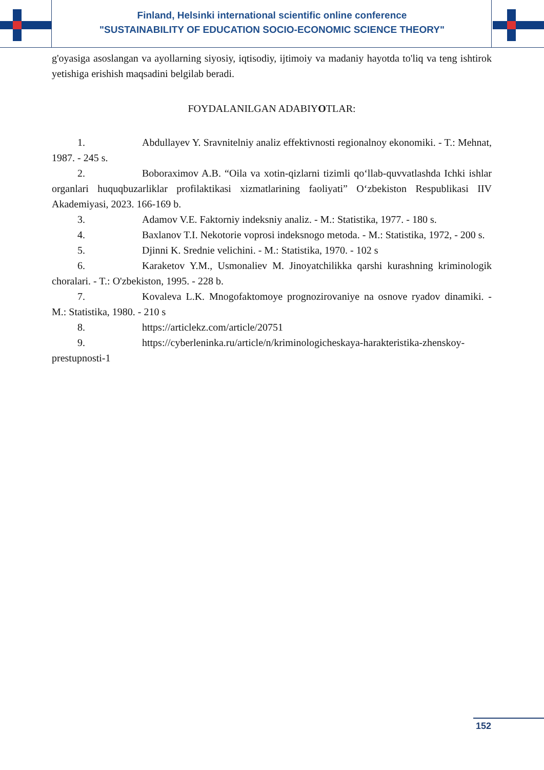Finland, Helsinki international scientific online conference
"SUSTAINABILITY OF EDUCATION SOCIO-ECONOMIC SCIENCE THEORY"
g'oyasiga asoslangan va ayollarning siyosiy, iqtisodiy, ijtimoiy va madaniy hayotda to'liq va teng ishtirok yetishiga erishish maqsadini belgilab beradi.
FOYDALANILGAN ADABIYOTLAR:
1. Abdullayev Y. Sravnitelniy analiz effektivnosti regionalnoy ekonomiki. - T.: Mehnat, 1987. - 245 s.
2. Boboraximov A.B. “Oila va xotin-qizlarni tizimli qo‘llab-quvvatlashda Ichki ishlar organlari huquqbuzarliklar profilaktikasi xizmatlarining faoliyati” O‘zbekiston Respublikasi IIV Akademiyasi, 2023. 166-169 b.
3. Adamov V.E. Faktorniy indeksniy analiz. - M.: Statistika, 1977. - 180 s.
4. Baxlanov T.I. Nekotorie voprosi indeksnogo metoda. - M.: Statistika, 1972, - 200 s.
5. Djinni K. Srednie velichini. - M.: Statistika, 1970. - 102 s
6. Karaketov Y.M., Usmonaliev M. Jinoyatchilikka qarshi kurashning kriminologik choralari. - T.: O'zbekiston, 1995. - 228 b.
7. Kovaleva L.K. Mnogofaktomoye prognozirovaniye na osnove ryadov dinamiki. - M.: Statistika, 1980. - 210 s
8. https://articlekz.com/article/20751
9. https://cyberleninka.ru/article/n/kriminologicheskaya-harakteristika-zhenskoy- prestupnosti-1
152